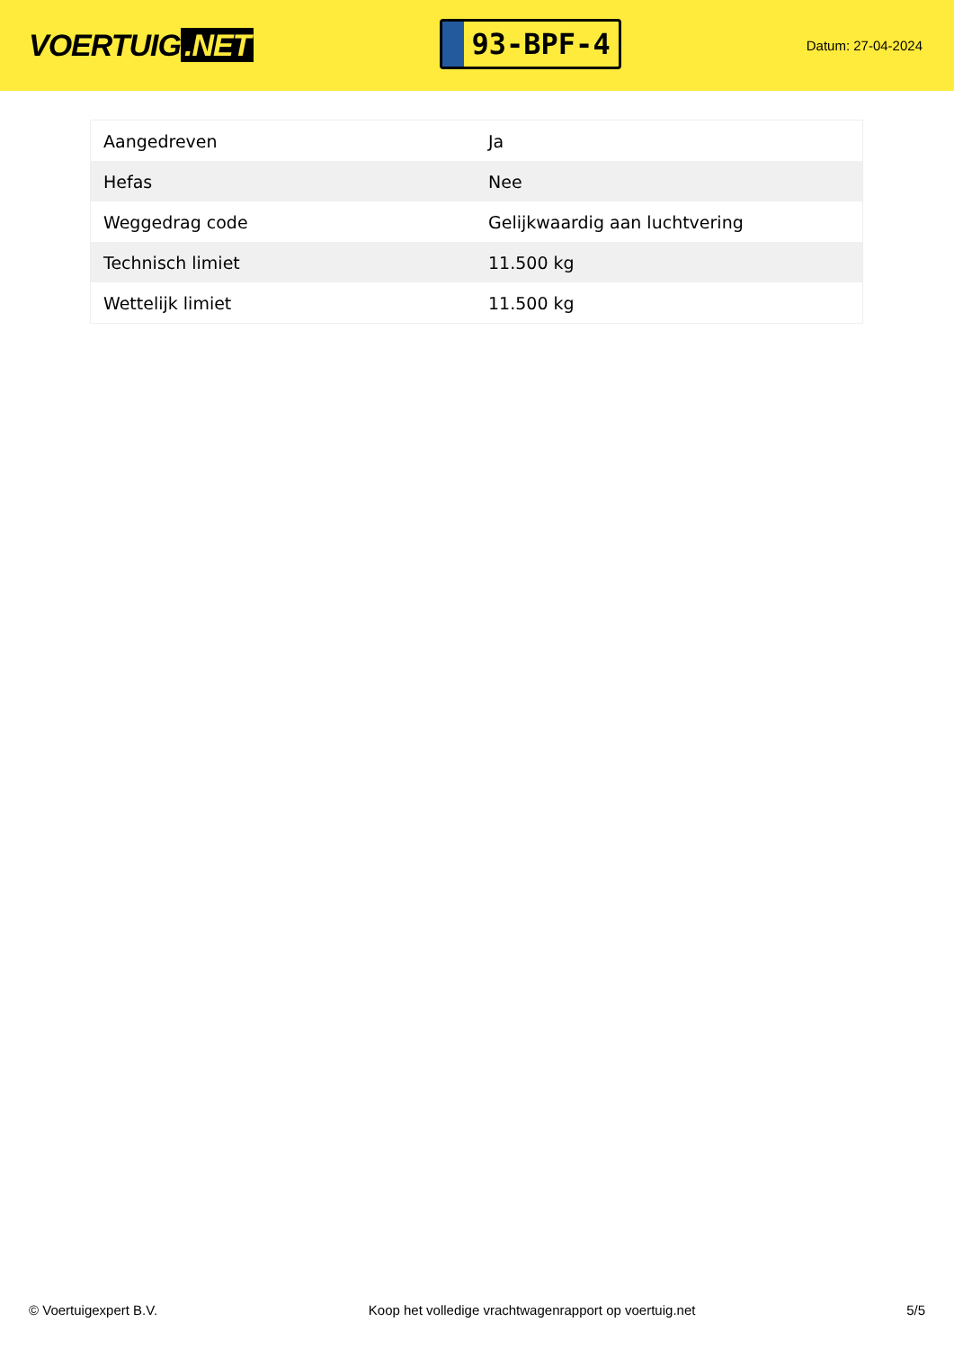VOERTUIG.NET
93-BPF-4
Datum: 27-04-2024
| Aangedreven | Ja |
| Hefas | Nee |
| Weggedrag code | Gelijkwaardig aan luchtvering |
| Technisch limiet | 11.500 kg |
| Wettelijk limiet | 11.500 kg |
© Voertuigexpert B.V. Koop het volledige vrachtwagenrapport op voertuig.net 5/5